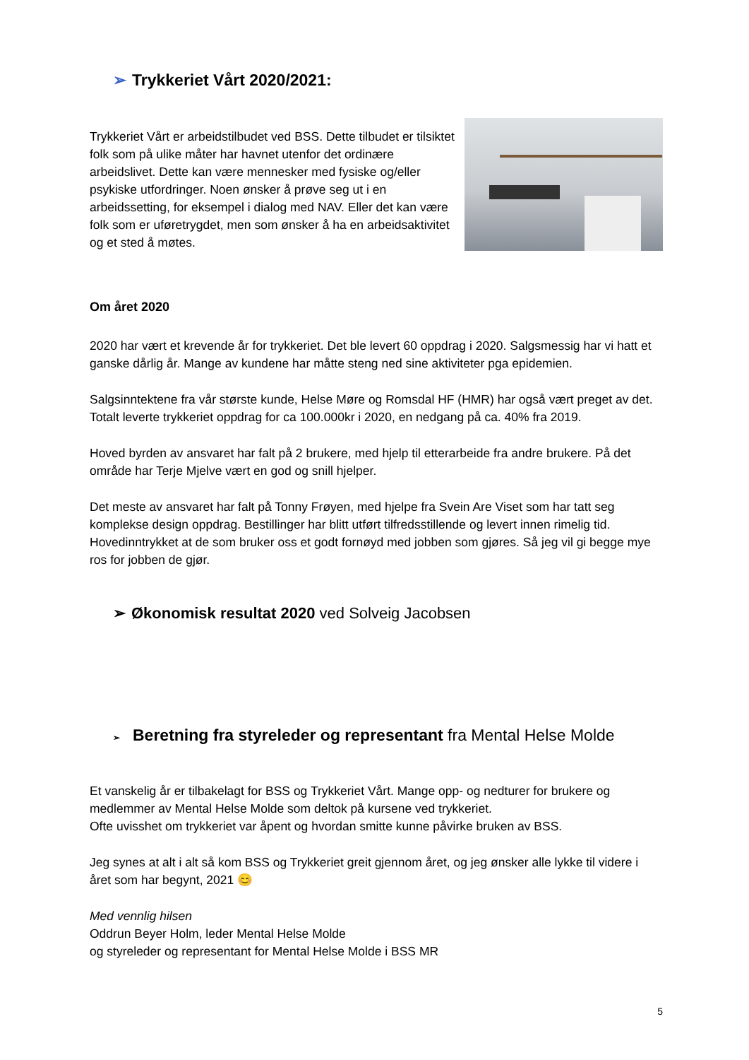➢ Trykkeriet Vårt 2020/2021:
Trykkeriet Vårt er arbeidstilbudet ved BSS. Dette tilbudet er tilsiktet folk som på ulike måter har havnet utenfor det ordinære arbeidslivet. Dette kan være mennesker med fysiske og/eller psykiske utfordringer. Noen ønsker å prøve seg ut i en arbeidssetting, for eksempel i dialog med NAV. Eller det kan være folk som er uføretrygdet, men som ønsker å ha en arbeidsaktivitet og et sted å møtes.
Om året 2020
2020 har vært et krevende år for trykkeriet. Det ble levert 60 oppdrag i 2020. Salgsmessig har vi hatt et ganske dårlig år. Mange av kundene har måtte steng ned sine aktiviteter pga epidemien.
Salgsinntektene fra vår største kunde, Helse Møre og Romsdal HF (HMR) har også vært preget av det. Totalt leverte trykkeriet oppdrag for ca 100.000kr i 2020, en nedgang på ca. 40% fra 2019.
Hoved byrden av ansvaret har falt på 2 brukere, med hjelp til etterarbeide fra andre brukere. På det område har Terje Mjelve vært en god og snill hjelper.
Det meste av ansvaret har falt på Tonny Frøyen, med hjelpe fra Svein Are Viset som har tatt seg komplekse design oppdrag. Bestillinger har blitt utført tilfredsstillende og levert innen rimelig tid. Hovedinntrykket at de som bruker oss et godt fornøyd med jobben som gjøres. Så jeg vil gi begge mye ros for jobben de gjør.
➢ Økonomisk resultat 2020 ved Solveig Jacobsen
➢ Beretning fra styreleder og representant fra Mental Helse Molde
Et vanskelig år er tilbakelagt for BSS og Trykkeriet Vårt. Mange opp- og nedturer for brukere og medlemmer av Mental Helse Molde som deltok på kursene ved trykkeriet.
Ofte uvisshet om trykkeriet var åpent og hvordan smitte kunne påvirke bruken av BSS.
Jeg synes at alt i alt så kom BSS og Trykkeriet greit gjennom året, og jeg ønsker alle lykke til videre i året som har begynt, 2021 😊
Med vennlig hilsen
Oddrun Beyer Holm, leder Mental Helse Molde
og styreleder og representant for Mental Helse Molde i BSS MR
5